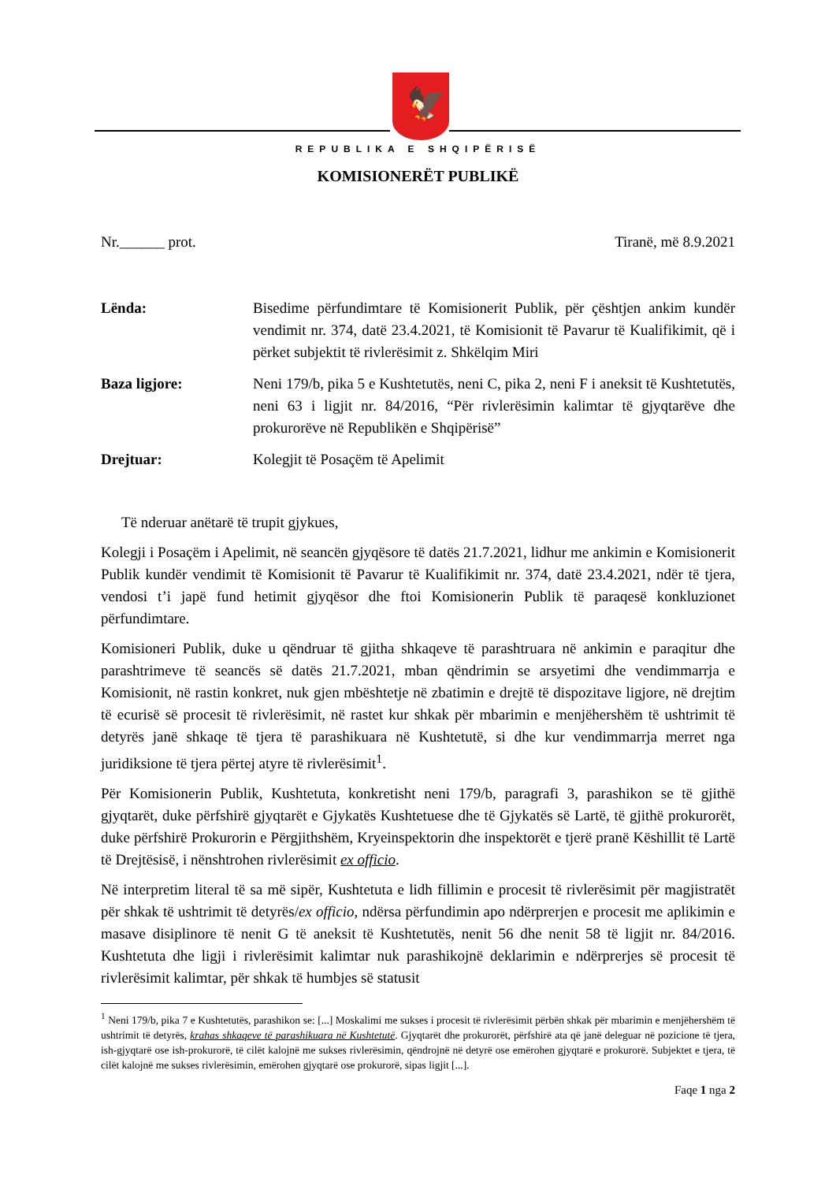🦅
REPUBLIKA E SHQIPËRISË
KOMISIONERËT PUBLIKË
Nr.______ prot. Tiranë, më 8.9.2021
Lënda: Bisedime përfundimtare të Komisionerit Publik, për çështjen ankim kundër vendimit nr. 374, datë 23.4.2021, të Komisionit të Pavarur të Kualifikimit, që i përket subjektit të rivlerësimit z. Shkëlqim Miri
Baza ligjore: Neni 179/b, pika 5 e Kushtetutës, neni C, pika 2, neni F i aneksit të Kushtetutës, neni 63 i ligjit nr. 84/2016, “Për rivlerësimin kalimtar të gjyqtarëve dhe prokurorëve në Republikën e Shqipërisë”
Drejtuar: Kolegjit të Posaçëm të Apelimit
Të nderuar anëtarë të trupit gjykues,
Kolegji i Posaçëm i Apelimit, në seancën gjyqësore të datës 21.7.2021, lidhur me ankimin e Komisionerit Publik kundër vendimit të Komisionit të Pavarur të Kualifikimit nr. 374, datë 23.4.2021, ndër të tjera, vendosi t’i japë fund hetimit gjyqësor dhe ftoi Komisionerin Publik të paraqesë konkluzionet përfundimtare.
Komisioneri Publik, duke u qëndruar të gjitha shkaqeve të parashtruara në ankimin e paraqitur dhe parashtrimeve të seancës së datës 21.7.2021, mban qëndrimin se arsyetimi dhe vendimmarrja e Komisionit, në rastin konkret, nuk gjen mbështetje në zbatimin e drejtë të dispozitave ligjore, në drejtim të ecurisë së procesit të rivlerësimit, në rastet kur shkak për mbarimin e menjëhershëm të ushtrimit të detyrës janë shkaqe të tjera të parashikuara në Kushtetutë, si dhe kur vendimmarrja merret nga juridiksione të tjera përtej atyre të rivlerësimit<sup>1</sup>.
Për Komisionerin Publik, Kushtetuta, konkretisht neni 179/b, paragrafi 3, parashikon se të gjithë gjyqtarët, duke përfshirë gjyqtarët e Gjykatës Kushtetuese dhe të Gjykatës së Lartë, të gjithë prokurorët, duke përfshirë Prokurorin e Përgjithshëm, Kryeinspektorin dhe inspektorët e tjerë pranë Këshillit të Lartë të Drejtësisë, i nënshtrohen rivlerësimit ex officio.
Në interpretim literal të sa më sipër, Kushtetuta e lidh fillimin e procesit të rivlerësimit për magjistratët për shkak të ushtrimit të detyrës/ex officio, ndërsa përfundimin apo ndërprerjen e procesit me aplikimin e masave disiplinore të nenit G të aneksit të Kushtetutës, nenit 56 dhe nenit 58 të ligjit nr. 84/2016. Kushtetuta dhe ligji i rivlerësimit kalimtar nuk parashikojnë deklarimin e ndërprerjes së procesit të rivlerësimit kalimtar, për shkak të humbjes së statusit
<sup>1</sup> Neni 179/b, pika 7 e Kushtetutës, parashikon se: [...] Moskalimi me sukses i procesit të rivlerësimit përbën shkak për mbarimin e menjëhershëm të ushtrimit të detyrës, krahas shkaqeve të parashikuara në Kushtetutë. Gjyqtarët dhe prokurorët, përfshirë ata që janë deleguar në pozicione të tjera, ish-gjyqtarë ose ish-prokurorë, të cilët kalojnë me sukses rivlerësimin, qëndrojnë në detyrë ose emërohen gjyqtarë e prokurorë. Subjektet e tjera, të cilët kalojnë me sukses rivlerësimin, emërohen gjyqtarë ose prokurorë, sipas ligjit [...].
Faqe 1 nga 2